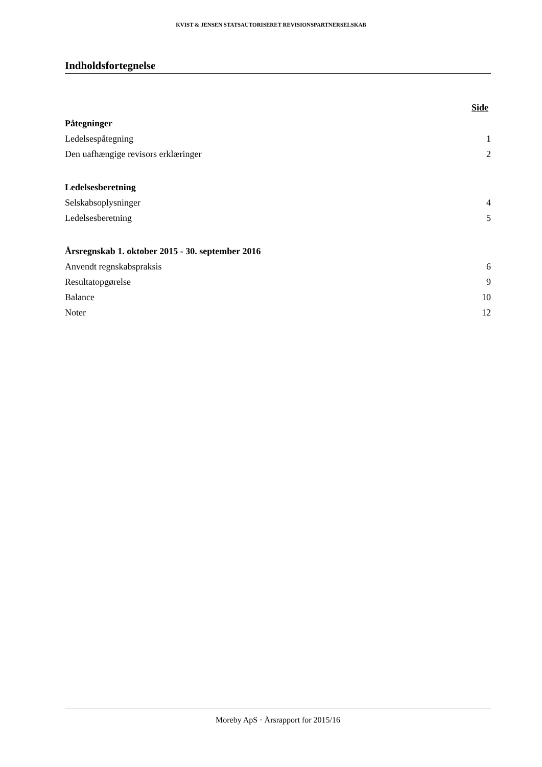KVIST & JENSEN STATSAUTORISERET REVISIONSPARTNERSELSKAB
Indholdsfortegnelse
Side
Påtegninger
Ledelsespåtegning 1
Den uafhængige revisors erklæringer 2
Ledelsesberetning
Selskabsoplysninger 4
Ledelsesberetning 5
Årsregnskab 1. oktober 2015 - 30. september 2016
Anvendt regnskabspraksis 6
Resultatopgørelse 9
Balance 10
Noter 12
Moreby ApS · Årsrapport for 2015/16